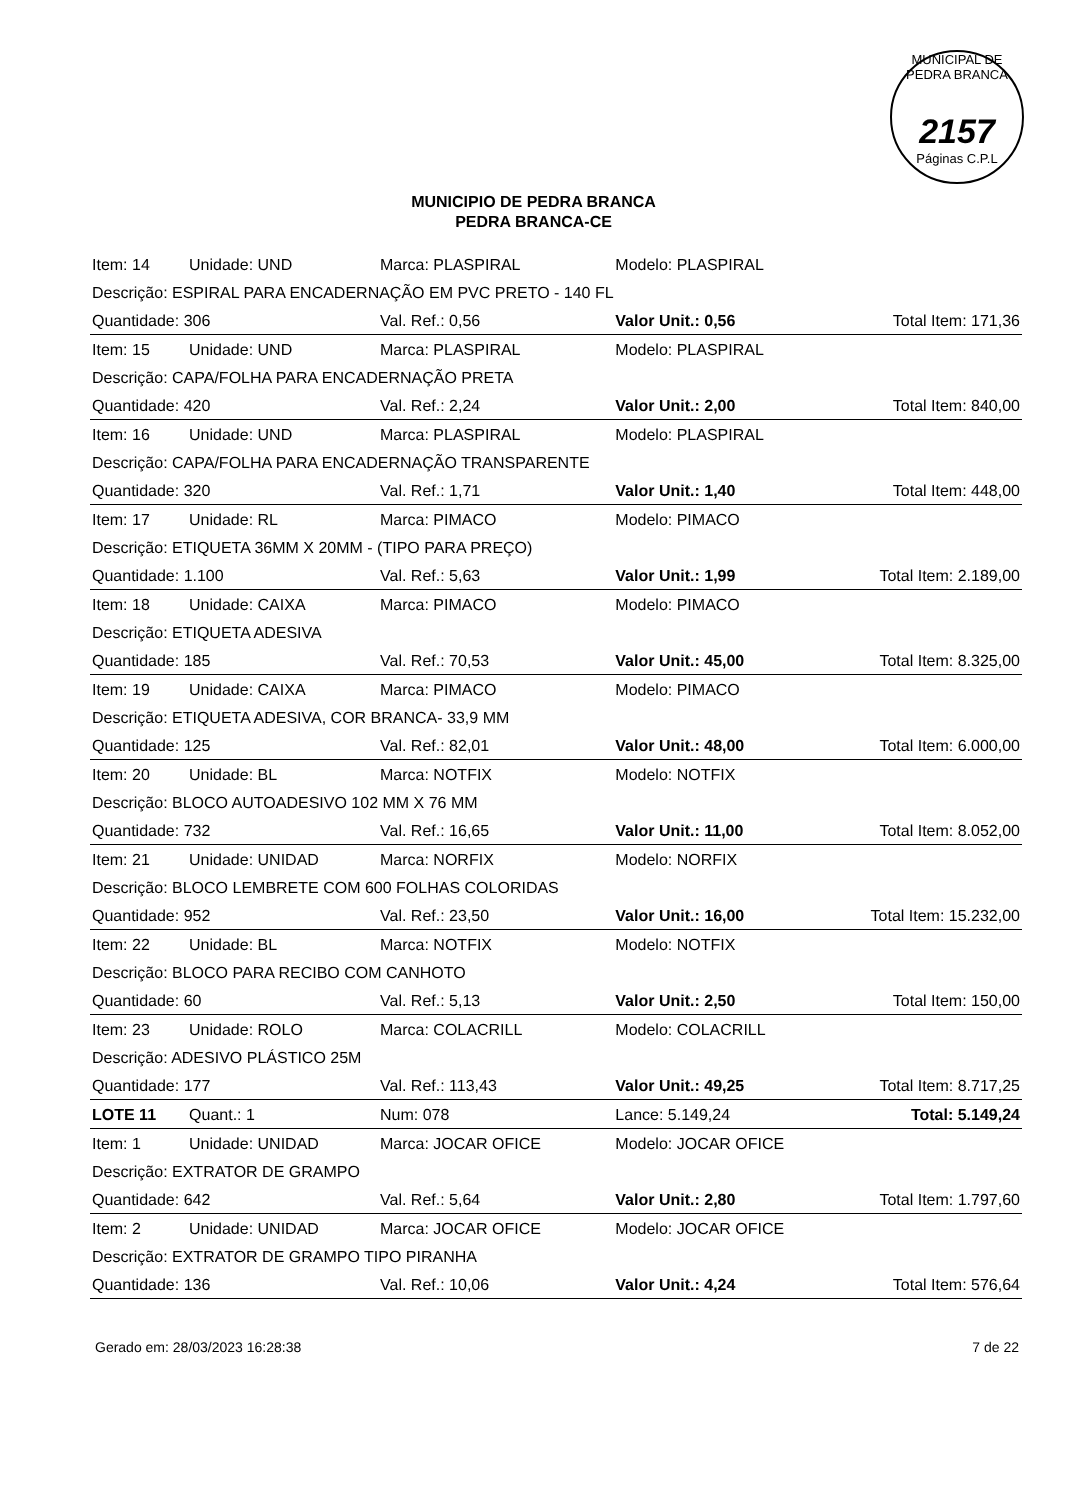MUNICIPAL DE PEDRA BRANCA
2157
Páginas C.P.L
MUNICIPIO DE PEDRA BRANCA
PEDRA BRANCA-CE
| Item: 14 | Unidade: UND | Marca: PLASPIRAL | Modelo: PLASPIRAL | |
| Descrição: ESPIRAL PARA ENCADERNAÇÃO EM PVC PRETO - 140 FL | | | | |
| Quantidade: 306 | | Val. Ref.: 0,56 | Valor Unit.: 0,56 | Total Item: 171,36 |
| Item: 15 | Unidade: UND | Marca: PLASPIRAL | Modelo: PLASPIRAL | |
| Descrição: CAPA/FOLHA PARA ENCADERNAÇÃO PRETA | | | | |
| Quantidade: 420 | | Val. Ref.: 2,24 | Valor Unit.: 2,00 | Total Item: 840,00 |
| Item: 16 | Unidade: UND | Marca: PLASPIRAL | Modelo: PLASPIRAL | |
| Descrição: CAPA/FOLHA PARA ENCADERNAÇÃO TRANSPARENTE | | | | |
| Quantidade: 320 | | Val. Ref.: 1,71 | Valor Unit.: 1,40 | Total Item: 448,00 |
| Item: 17 | Unidade: RL | Marca: PIMACO | Modelo: PIMACO | |
| Descrição: ETIQUETA 36MM X 20MM - (TIPO PARA PREÇO) | | | | |
| Quantidade: 1.100 | | Val. Ref.: 5,63 | Valor Unit.: 1,99 | Total Item: 2.189,00 |
| Item: 18 | Unidade: CAIXA | Marca: PIMACO | Modelo: PIMACO | |
| Descrição: ETIQUETA ADESIVA | | | | |
| Quantidade: 185 | | Val. Ref.: 70,53 | Valor Unit.: 45,00 | Total Item: 8.325,00 |
| Item: 19 | Unidade: CAIXA | Marca: PIMACO | Modelo: PIMACO | |
| Descrição: ETIQUETA ADESIVA, COR BRANCA- 33,9 MM | | | | |
| Quantidade: 125 | | Val. Ref.: 82,01 | Valor Unit.: 48,00 | Total Item: 6.000,00 |
| Item: 20 | Unidade: BL | Marca: NOTFIX | Modelo: NOTFIX | |
| Descrição: BLOCO AUTOADESIVO 102 MM X 76 MM | | | | |
| Quantidade: 732 | | Val. Ref.: 16,65 | Valor Unit.: 11,00 | Total Item: 8.052,00 |
| Item: 21 | Unidade: UNIDAD | Marca: NORFIX | Modelo: NORFIX | |
| Descrição: BLOCO LEMBRETE COM 600 FOLHAS COLORIDAS | | | | |
| Quantidade: 952 | | Val. Ref.: 23,50 | Valor Unit.: 16,00 | Total Item: 15.232,00 |
| Item: 22 | Unidade: BL | Marca: NOTFIX | Modelo: NOTFIX | |
| Descrição: BLOCO PARA RECIBO COM CANHOTO | | | | |
| Quantidade: 60 | | Val. Ref.: 5,13 | Valor Unit.: 2,50 | Total Item: 150,00 |
| Item: 23 | Unidade: ROLO | Marca: COLACRILL | Modelo: COLACRILL | |
| Descrição: ADESIVO PLÁSTICO 25M | | | | |
| Quantidade: 177 | | Val. Ref.: 113,43 | Valor Unit.: 49,25 | Total Item: 8.717,25 |
| LOTE 11 | Quant.: 1 | Num: 078 | Lance: 5.149,24 | Total: 5.149,24 |
| Item: 1 | Unidade: UNIDAD | Marca: JOCAR OFICE | Modelo: JOCAR OFICE | |
| Descrição: EXTRATOR DE GRAMPO | | | | |
| Quantidade: 642 | | Val. Ref.: 5,64 | Valor Unit.: 2,80 | Total Item: 1.797,60 |
| Item: 2 | Unidade: UNIDAD | Marca: JOCAR OFICE | Modelo: JOCAR OFICE | |
| Descrição: EXTRATOR DE GRAMPO TIPO PIRANHA | | | | |
| Quantidade: 136 | | Val. Ref.: 10,06 | Valor Unit.: 4,24 | Total Item: 576,64 |
Gerado em: 28/03/2023 16:28:38 7 de 22